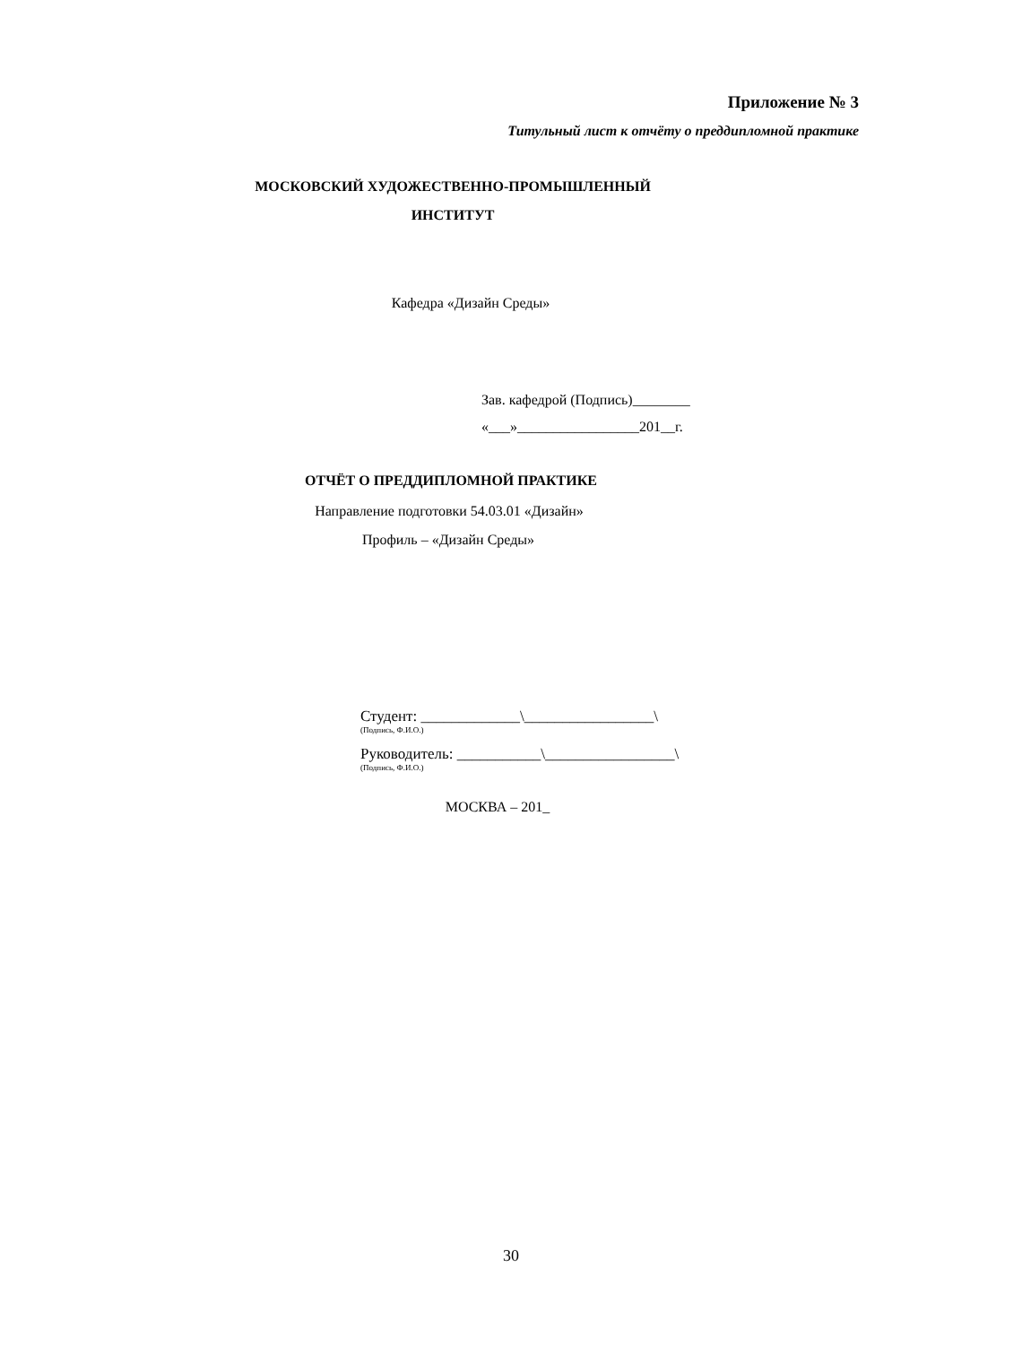Приложение № 3
Титульный лист к отчёту о преддипломной практике
МОСКОВСКИЙ ХУДОЖЕСТВЕННО-ПРОМЫШЛЕННЫЙ
ИНСТИТУТ
Кафедра «Дизайн Среды»
Зав. кафедрой (Подпись)________
«___»_________________201__г.
ОТЧЁТ О ПРЕДДИПЛОМНОЙ ПРАКТИКЕ
Направление подготовки 54.03.01 «Дизайн»
Профиль – «Дизайн Среды»
Студент: _____________\_________________\
(Подпись, Ф.И.О.)
Руководитель: ___________\_________________\
(Подпись, Ф.И.О.)
МОСКВА – 201_
30